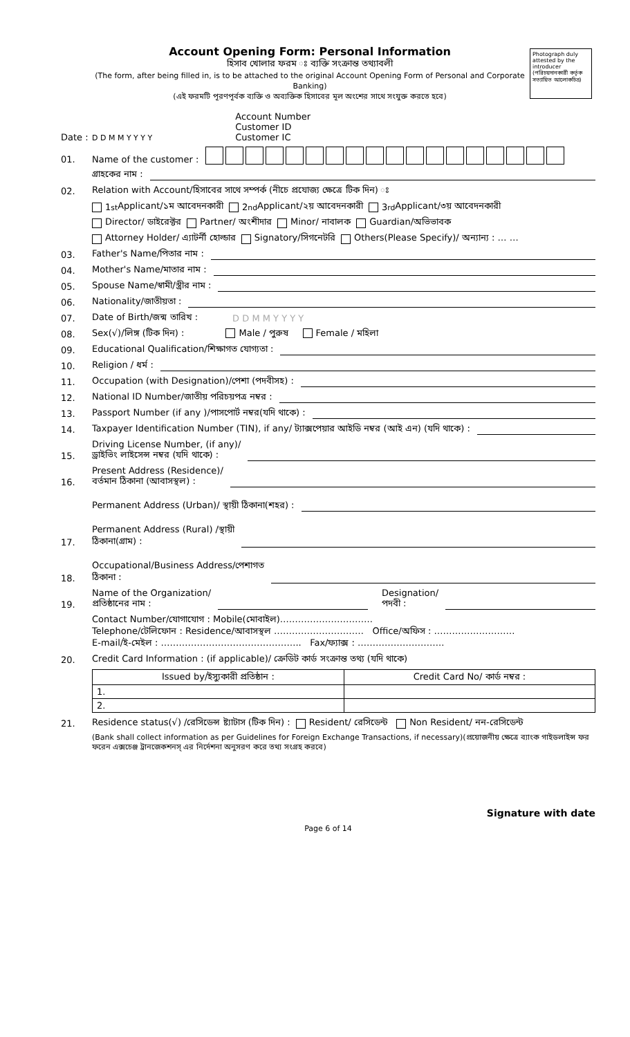Photograph duly attested by the introducer (পরিচয়দানকারী কর্তৃক সত্যায়িত আলোকচিত্র)
Account Opening Form: Personal Information
হিসাব খোলার ফরম ঃ ব্যক্তি সংক্রান্ত তথ্যাবলী
(The form, after being filled in, is to be attached to the original Account Opening Form of Personal and Corporate Banking)
(এই ফরমটি পূরণপূর্বক ব্যক্তি ও অব্যক্তিক হিসাবের মূল অংশের সাথে সংযুক্ত করতে হবে)
Date : D D M M Y Y Y Y Account Number
Customer ID
Customer IC
01. Name of the customer :
গ্রাহকের নাম :
02. Relation with Account/হিসাবের সাথে সম্পর্ক (নীচে প্রযোজ্য ক্ষেত্রে টিক দিন) ঃ
1<sup>st</sup> Applicant/১ম আবেদনকারী 2<sup>nd</sup> Applicant/২য় আবেদনকারী 3<sup>rd</sup> Applicant/৩য় আবেদনকারী
Director/ ডাইরেক্টর Partner/ অংশীদার Minor/ নাবালক Guardian/অভিভাবক
Attorney Holder/ এ্যাটর্নী হোল্ডার Signatory/সিগনেটরি Others(Please Specify)/ অন্যান্য : … …
03. Father's Name/পিতার নাম :
04. Mother's Name/মাতার নাম :
05. Spouse Name/স্বামী/স্ত্রীর নাম :
06. Nationality/জাতীয়তা :
07. Date of Birth/জন্ম তারিখ : D D M M Y Y Y Y
08. Sex(√)/লিঙ্গ (টিক দিন) : Male / পুরুষ Female / মহিলা
09. Educational Qualification/শিক্ষাগত যোগ্যতা :
10. Religion / ধর্ম :
11. Occupation (with Designation)/পেশা (পদবীসহ) :
12. National ID Number/জাতীয় পরিচয়পত্র নম্বর :
13. Passport Number (if any )/পাসপোর্ট নম্বর(যদি থাকে) :
14. Taxpayer Identification Number (TIN), if any/ ট্যাক্সপেয়ার আইডি নম্বর (আই এন) (যদি থাকে) :
15. Driving License Number, (if any)/
ড্রাইভিং লাইসেন্স নম্বর (যদি থাকে) :
16. Present Address (Residence)/
বর্তমান ঠিকানা (আবাসস্থল) :
Permanent Address (Urban)/ স্থায়ী ঠিকানা(শহর) :
17. Permanent Address (Rural) /স্থায়ী
ঠিকানা(গ্রাম) :
18. Occupational/Business Address/পেশাগত
ঠিকানা :
19. Name of the Organization/
প্রতিষ্ঠানের নাম : Designation/
পদবী :
Contact Number/যোগাযোগ : Mobile(মোবাইল)………………………….
Telephone/টেলিফোন : Residence/আবাসস্থল ………………………… Office/অফিস : ………………………
E-mail/ই-মেইল : ……………………………………….. Fax/ফ্যাক্স : ………………………..
20. Credit Card Information : (if applicable)/ ক্রেডিট কার্ড সংক্রান্ত তথ্য (যদি থাকে)
| Issued by/ইস্যুকারী প্রতিষ্ঠান : | Credit Card No/ কার্ড নম্বর : |
| --- | --- |
| 1. | |
| 2. | |
21. Residence status(√) /রেসিডেন্স ষ্ট্যাটাস (টিক দিন) : Resident/ রেসিডেন্ট Non Resident/ নন-রেসিডেন্ট
(Bank shall collect information as per Guidelines for Foreign Exchange Transactions, if necessary)(প্রয়োজনীয় ক্ষেত্রে ব্যাংক গাইডলাইন্স ফর ফরেন এক্সচেঞ্জ ট্রানজেকশনস্ এর নির্দেশনা অনুসরণ করে তথ্য সংগ্রহ করবে)
Signature with date
Page 6 of 14